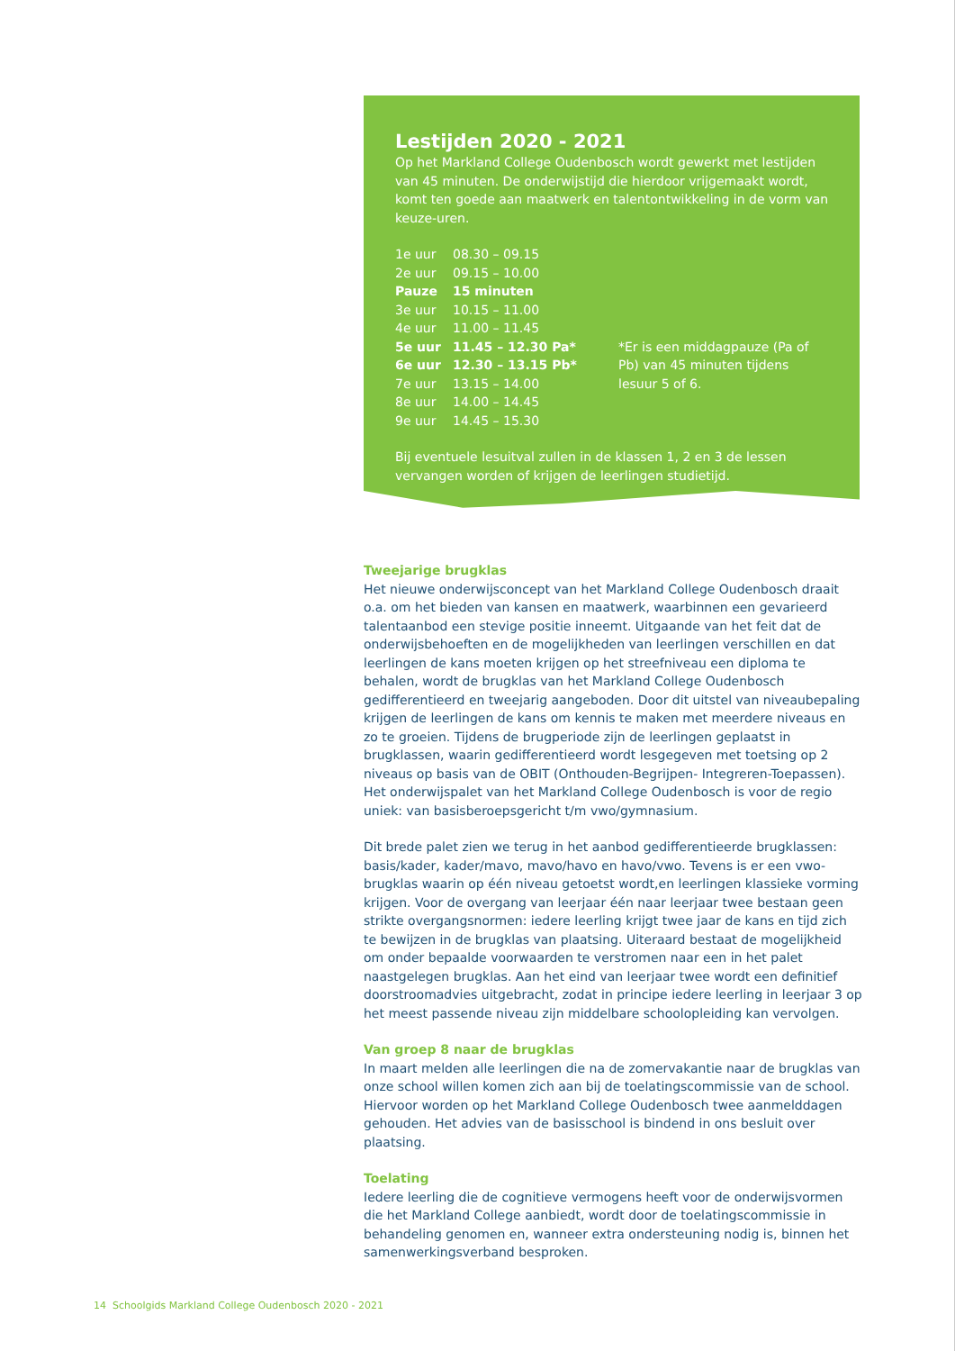Lestijden 2020 - 2021
Op het Markland College Oudenbosch wordt gewerkt met lestijden van 45 minuten. De onderwijstijd die hierdoor vrijgemaakt wordt, komt ten goede aan maatwerk en talentontwikkeling in de vorm van keuze-uren.
| 1e uur | 08.30 – 09.15 | |
| 2e uur | 09.15 – 10.00 | |
| Pauze | 15 minuten | |
| 3e uur | 10.15 – 11.00 | |
| 4e uur | 11.00 – 11.45 | |
| 5e uur | 11.45 – 12.30 Pa* | *Er is een middagpauze (Pa of Pb) van 45 minuten tijdens lesuur 5 of 6. |
| 6e uur | 12.30 – 13.15 Pb* | |
| 7e uur | 13.15 – 14.00 | |
| 8e uur | 14.00 – 14.45 | |
| 9e uur | 14.45 – 15.30 | |
Bij eventuele lesuitval zullen in de klassen 1, 2 en 3 de lessen vervangen worden of krijgen de leerlingen studietijd.
Tweejarige brugklas
Het nieuwe onderwijsconcept van het Markland College Oudenbosch draait o.a. om het bieden van kansen en maatwerk, waarbinnen een gevarieerd talentaanbod een stevige positie inneemt. Uitgaande van het feit dat de onderwijsbehoeften en de mogelijkheden van leerlingen verschillen en dat leerlingen de kans moeten krijgen op het streefniveau een diploma te behalen, wordt de brugklas van het Markland College Oudenbosch gedifferentieerd en tweejarig aangeboden. Door dit uitstel van niveaubepaling krijgen de leerlingen de kans om kennis te maken met meerdere niveaus en zo te groeien. Tijdens de brugperiode zijn de leerlingen geplaatst in brugklassen, waarin gedifferentieerd wordt lesgegeven met toetsing op 2 niveaus op basis van de OBIT (Onthouden-Begrijpen- Integreren-Toepassen). Het onderwijspalet van het Markland College Oudenbosch is voor de regio uniek: van basisberoepsgericht t/m vwo/gymnasium.
Dit brede palet zien we terug in het aanbod gedifferentieerde brugklassen: basis/kader, kader/mavo, mavo/havo en havo/vwo. Tevens is er een vwo-brugklas waarin op één niveau getoetst wordt,en leerlingen klassieke vorming krijgen. Voor de overgang van leerjaar één naar leerjaar twee bestaan geen strikte overgangsnormen: iedere leerling krijgt twee jaar de kans en tijd zich te bewijzen in de brugklas van plaatsing. Uiteraard bestaat de mogelijkheid om onder bepaalde voorwaarden te verstromen naar een in het palet naastgelegen brugklas. Aan het eind van leerjaar twee wordt een definitief doorstroomadvies uitgebracht, zodat in principe iedere leerling in leerjaar 3 op het meest passende niveau zijn middelbare schoolopleiding kan vervolgen.
Van groep 8 naar de brugklas
In maart melden alle leerlingen die na de zomervakantie naar de brugklas van onze school willen komen zich aan bij de toelatingscommissie van de school. Hiervoor worden op het Markland College Oudenbosch twee aanmelddagen gehouden. Het advies van de basisschool is bindend in ons besluit over plaatsing.
Toelating
Iedere leerling die de cognitieve vermogens heeft voor de onderwijsvormen die het Markland College aanbiedt, wordt door de toelatingscommissie in behandeling genomen en, wanneer extra ondersteuning nodig is, binnen het samenwerkingsverband besproken.
14 Schoolgids Markland College Oudenbosch 2020 - 2021